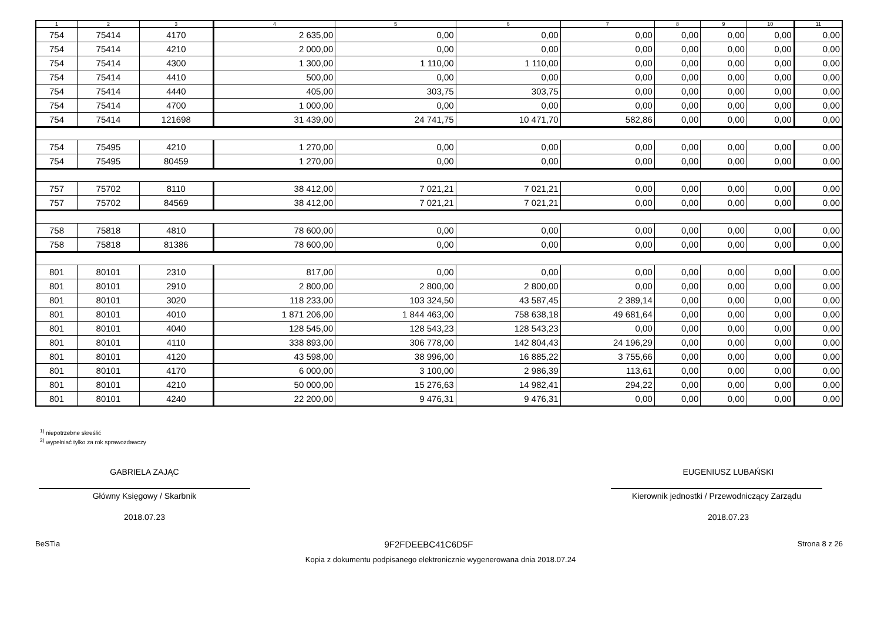| 1 | 2 | 3 | 4 | 5 | 6 | 7 | 8 | 9 | 10 | 11 |
| --- | --- | --- | --- | --- | --- | --- | --- | --- | --- | --- |
| 754 | 75414 | 4170 | 2 635,00 | 0,00 | 0,00 | 0,00 | 0,00 | 0,00 | 0,00 | 0,00 |
| 754 | 75414 | 4210 | 2 000,00 | 0,00 | 0,00 | 0,00 | 0,00 | 0,00 | 0,00 | 0,00 |
| 754 | 75414 | 4300 | 1 300,00 | 1 110,00 | 1 110,00 | 0,00 | 0,00 | 0,00 | 0,00 | 0,00 |
| 754 | 75414 | 4410 | 500,00 | 0,00 | 0,00 | 0,00 | 0,00 | 0,00 | 0,00 | 0,00 |
| 754 | 75414 | 4440 | 405,00 | 303,75 | 303,75 | 0,00 | 0,00 | 0,00 | 0,00 | 0,00 |
| 754 | 75414 | 4700 | 1 000,00 | 0,00 | 0,00 | 0,00 | 0,00 | 0,00 | 0,00 | 0,00 |
| 754 | 75414 | 121698 | 31 439,00 | 24 741,75 | 10 471,70 | 582,86 | 0,00 | 0,00 | 0,00 | 0,00 |
| 754 | 75495 | 4210 | 1 270,00 | 0,00 | 0,00 | 0,00 | 0,00 | 0,00 | 0,00 | 0,00 |
| 754 | 75495 | 80459 | 1 270,00 | 0,00 | 0,00 | 0,00 | 0,00 | 0,00 | 0,00 | 0,00 |
| 757 | 75702 | 8110 | 38 412,00 | 7 021,21 | 7 021,21 | 0,00 | 0,00 | 0,00 | 0,00 | 0,00 |
| 757 | 75702 | 84569 | 38 412,00 | 7 021,21 | 7 021,21 | 0,00 | 0,00 | 0,00 | 0,00 | 0,00 |
| 758 | 75818 | 4810 | 78 600,00 | 0,00 | 0,00 | 0,00 | 0,00 | 0,00 | 0,00 | 0,00 |
| 758 | 75818 | 81386 | 78 600,00 | 0,00 | 0,00 | 0,00 | 0,00 | 0,00 | 0,00 | 0,00 |
| 801 | 80101 | 2310 | 817,00 | 0,00 | 0,00 | 0,00 | 0,00 | 0,00 | 0,00 | 0,00 |
| 801 | 80101 | 2910 | 2 800,00 | 2 800,00 | 2 800,00 | 0,00 | 0,00 | 0,00 | 0,00 | 0,00 |
| 801 | 80101 | 3020 | 118 233,00 | 103 324,50 | 43 587,45 | 2 389,14 | 0,00 | 0,00 | 0,00 | 0,00 |
| 801 | 80101 | 4010 | 1 871 206,00 | 1 844 463,00 | 758 638,18 | 49 681,64 | 0,00 | 0,00 | 0,00 | 0,00 |
| 801 | 80101 | 4040 | 128 545,00 | 128 543,23 | 128 543,23 | 0,00 | 0,00 | 0,00 | 0,00 | 0,00 |
| 801 | 80101 | 4110 | 338 893,00 | 306 778,00 | 142 804,43 | 24 196,29 | 0,00 | 0,00 | 0,00 | 0,00 |
| 801 | 80101 | 4120 | 43 598,00 | 38 996,00 | 16 885,22 | 3 755,66 | 0,00 | 0,00 | 0,00 | 0,00 |
| 801 | 80101 | 4170 | 6 000,00 | 3 100,00 | 2 986,39 | 113,61 | 0,00 | 0,00 | 0,00 | 0,00 |
| 801 | 80101 | 4210 | 50 000,00 | 15 276,63 | 14 982,41 | 294,22 | 0,00 | 0,00 | 0,00 | 0,00 |
| 801 | 80101 | 4240 | 22 200,00 | 9 476,31 | 9 476,31 | 0,00 | 0,00 | 0,00 | 0,00 | 0,00 |
<sup>1)</sup> niepotrzebne skreślić
<sup>2)</sup> wypełniać tylko za rok sprawozdawczy
GABRIELA ZAJĄC
Główny Księgowy / Skarbnik
2018.07.23
EUGENIUSZ LUBAŃSKI
Kierownik jednostki / Przewodniczący Zarządu
2018.07.23
BeSTia 9F2FDEEBC41C6D5F Strona 8 z 26
Kopia z dokumentu podpisanego elektronicznie wygenerowana dnia 2018.07.24